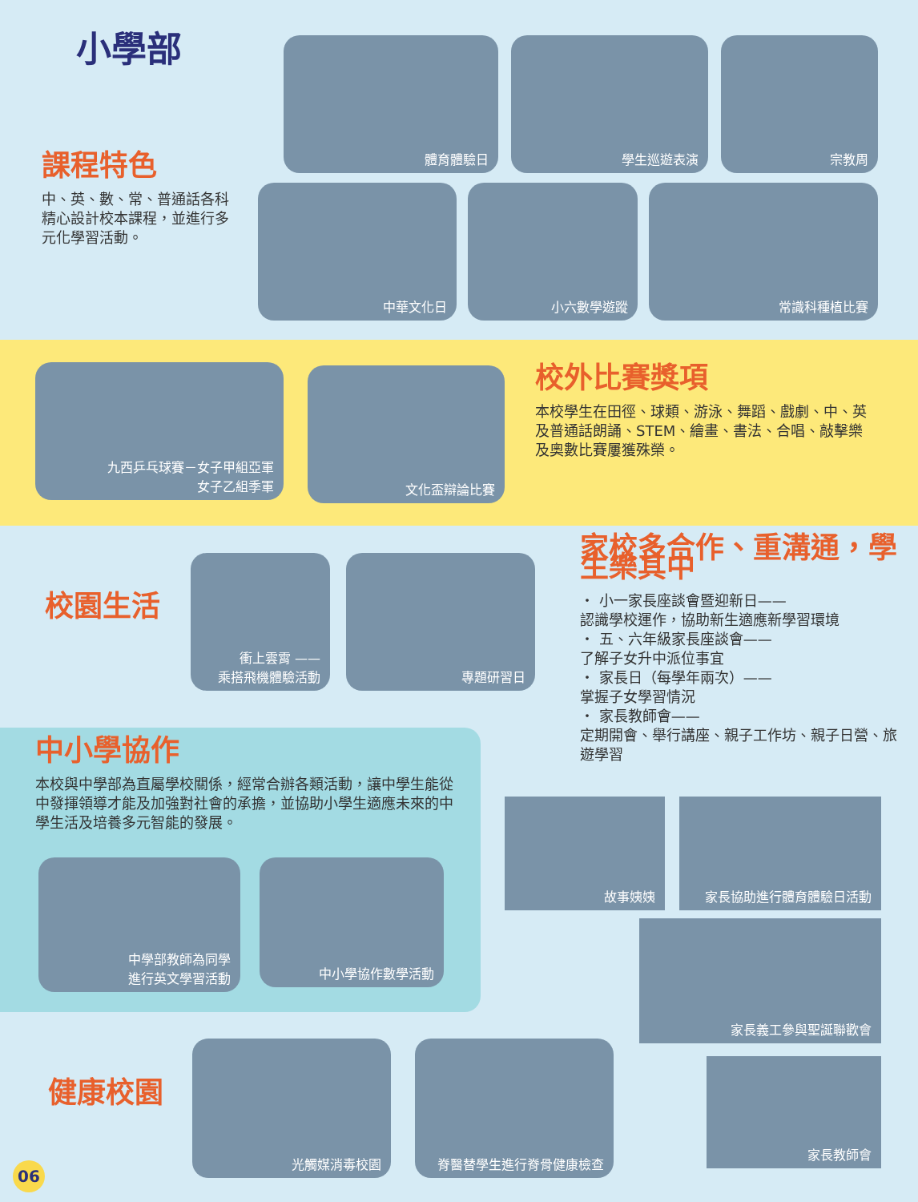小學部
課程特色
中、英、數、常、普通話各科精心設計校本課程，並進行多元化學習活動。
體育體驗日 學生巡遊表演 宗教周
中華文化日 小六數學遊蹤 常識科種植比賽
九西乒乓球賽－女子甲組亞軍
女子乙組季軍
文化盃辯論比賽
校外比賽獎項
本校學生在田徑、球類、游泳、舞蹈、戲劇、中、英及普通話朗誦、STEM、繪畫、書法、合唱、敲擊樂及奧數比賽屢獲殊榮。
校園生活
衝上雲霄 ——
乘搭飛機體驗活動
專題研習日
家校多合作、重溝通，學生樂其中
・ 小一家長座談會暨迎新日——
認識學校運作，協助新生適應新學習環境
・ 五、六年級家長座談會——
了解子女升中派位事宜
・ 家長日（每學年兩次）——
掌握子女學習情況
・ 家長教師會——
定期開會、舉行講座、親子工作坊、親子日營、旅遊學習
中小學協作
本校與中學部為直屬學校關係，經常合辦各類活動，讓中學生能從中發揮領導才能及加強對社會的承擔，並協助小學生適應未來的中學生活及培養多元智能的發展。
中學部教師為同學
進行英文學習活動
中小學協作數學活動
故事姨姨 家長協助進行體育體驗日活動
家長義工參與聖誕聯歡會
家長教師會
健康校園
光觸媒消毒校園 脊醫替學生進行脊骨健康檢查
06